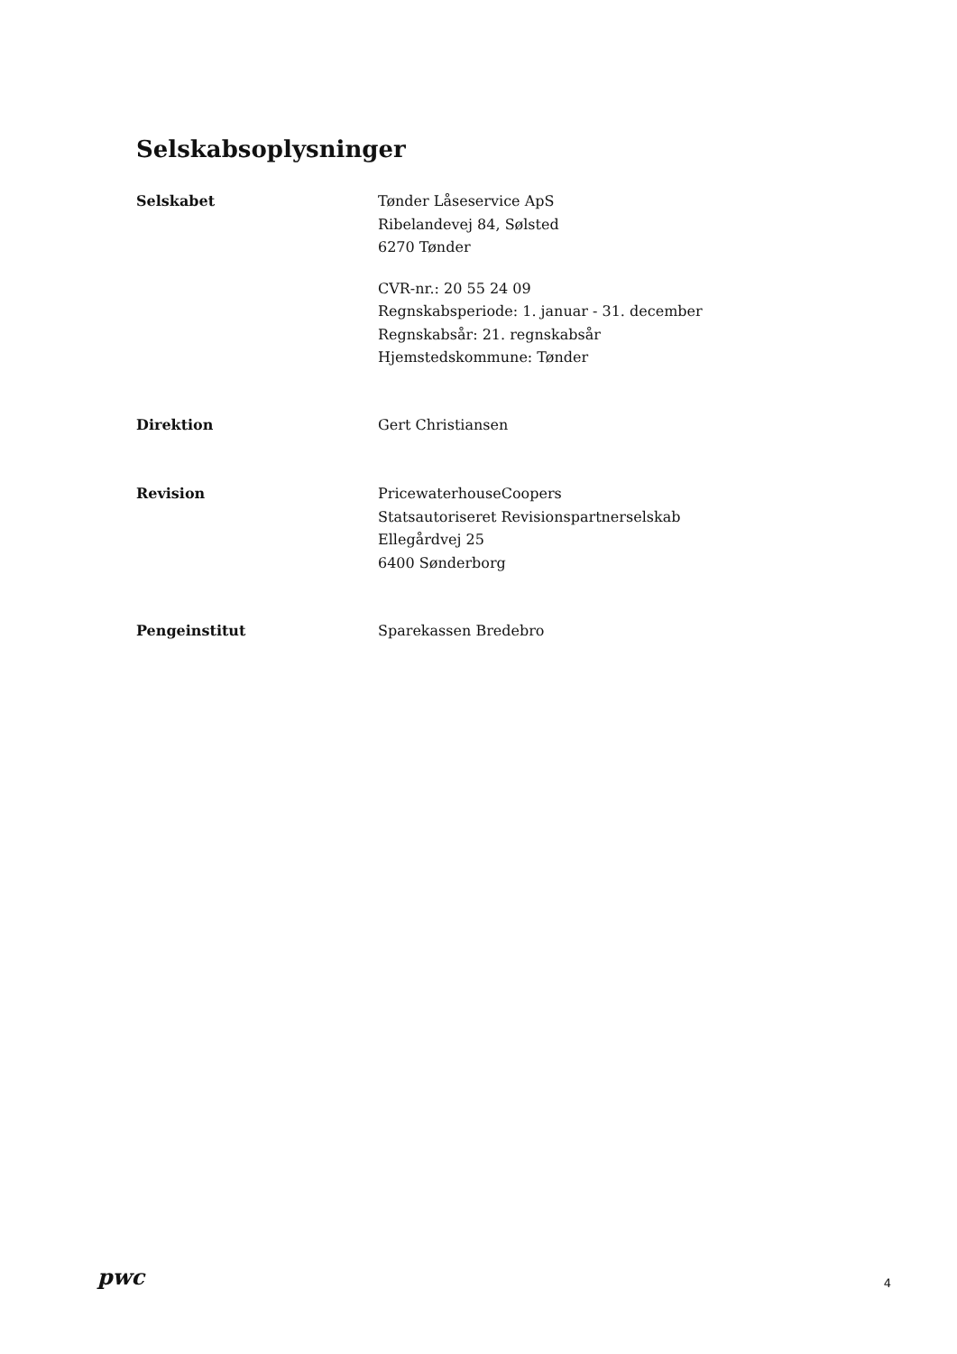Selskabsoplysninger
Selskabet Tønder Låseservice ApS
Ribelandevej 84, Sølsted
6270 Tønder
CVR-nr.: 20 55 24 09
Regnskabsperiode: 1. januar - 31. december
Regnskabsår: 21. regnskabsår
Hjemstedskommune: Tønder
Direktion Gert Christiansen
Revision PricewaterhouseCoopers
Statsautoriseret Revisionspartnerselskab
Ellegårdvej 25
6400 Sønderborg
Pengeinstitut Sparekassen Bredebro
pwc
4